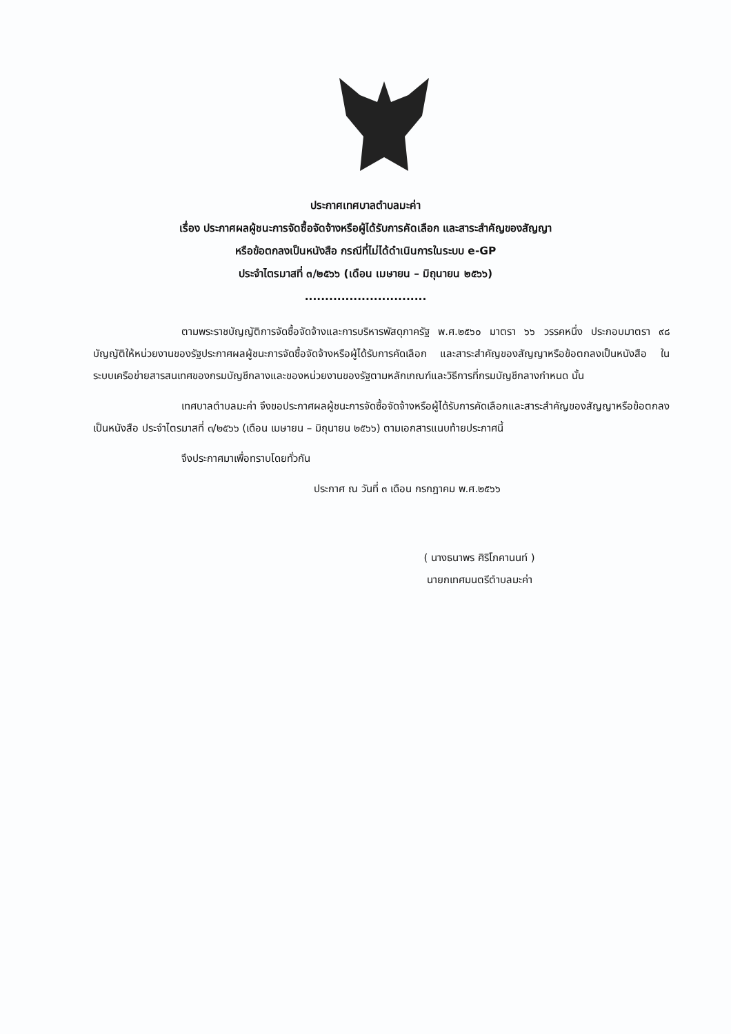ประกาศเทศบาลตำบลมะค่า
เรื่อง ประกาศผลผู้ชนะการจัดซื้อจัดจ้างหรือผู้ได้รับการคัดเลือก และสาระสำคัญของสัญญา
หรือข้อตกลงเป็นหนังสือ กรณีที่ไม่ได้ดำเนินการในระบบ e-GP
ประจำไตรมาสที่ ๓/๒๕๖๖ (เดือน เมษายน – มิถุนายน ๒๕๖๖)
..............................
ตามพระราชบัญญัติการจัดซื้อจัดจ้างและการบริหารพัสดุภาครัฐ พ.ศ.๒๕๖๐ มาตรา ๖๖ วรรคหนึ่ง ประกอบมาตรา ๙๘ บัญญัติให้หน่วยงานของรัฐประกาศผลผู้ชนะการจัดซื้อจัดจ้างหรือผู้ได้รับการคัดเลือก และสาระสำคัญของสัญญาหรือข้อตกลงเป็นหนังสือ ในระบบเครือข่ายสารสนเทศของกรมบัญชีกลางและของหน่วยงานของรัฐตามหลักเกณฑ์และวิธีการที่กรมบัญชีกลางกำหนด นั้น
เทศบาลตำบลมะค่า จึงขอประกาศผลผู้ชนะการจัดซื้อจัดจ้างหรือผู้ได้รับการคัดเลือกและสาระสำคัญของสัญญาหรือข้อตกลงเป็นหนังสือ ประจำไตรมาสที่ ๓/๒๕๖๖ (เดือน เมษายน – มิถุนายน ๒๕๖๖) ตามเอกสารแนบท้ายประกาศนี้
จึงประกาศมาเพื่อทราบโดยทั่วกัน
ประกาศ ณ วันที่ ๓ เดือน กรกฎาคม พ.ศ.๒๕๖๖
( นางธนาพร ศิริโภคานนท์ )
นายกเทศมนตรีตำบลมะค่า